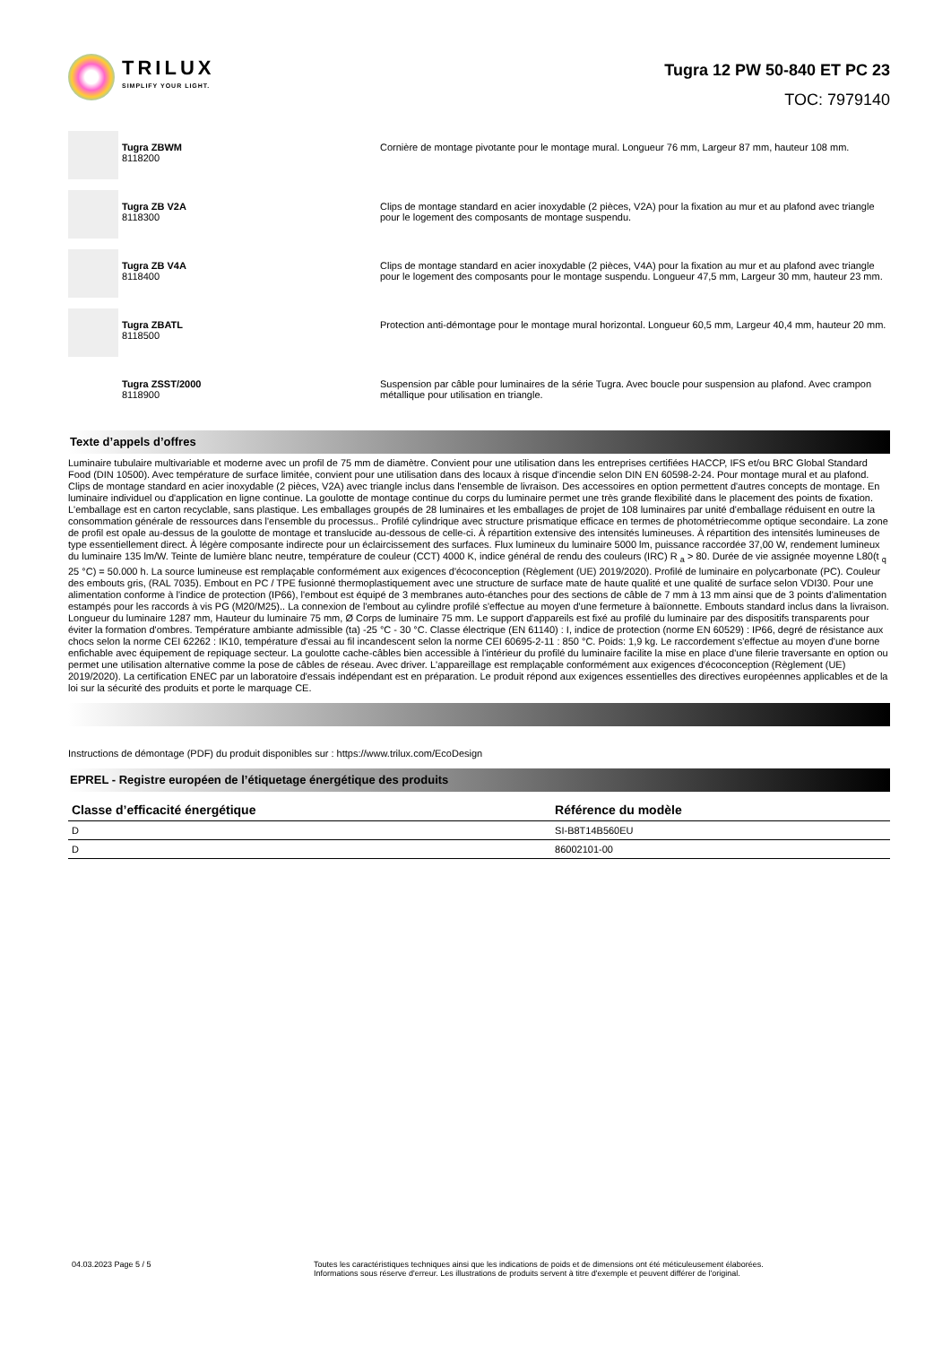TRILUX
SIMPLIFY YOUR LIGHT.
Tugra 12 PW 50-840 ET PC 23
TOC: 7979140
Tugra ZBWM
8118200
Cornière de montage pivotante pour le montage mural. Longueur 76 mm, Largeur 87 mm, hauteur 108 mm.
Tugra ZB V2A
8118300
Clips de montage standard en acier inoxydable (2 pièces, V2A) pour la fixation au mur et au plafond avec triangle pour le logement des composants de montage suspendu.
Tugra ZB V4A
8118400
Clips de montage standard en acier inoxydable (2 pièces, V4A) pour la fixation au mur et au plafond avec triangle pour le logement des composants pour le montage suspendu. Longueur 47,5 mm, Largeur 30 mm, hauteur 23 mm.
Tugra ZBATL
8118500
Protection anti-démontage pour le montage mural horizontal. Longueur 60,5 mm, Largeur 40,4 mm, hauteur 20 mm.
Tugra ZSST/2000
8118900
Suspension par câble pour luminaires de la série Tugra. Avec boucle pour suspension au plafond. Avec crampon métallique pour utilisation en triangle.
Texte d’appels d’offres
Luminaire tubulaire multivariable et moderne avec un profil de 75 mm de diamètre. Convient pour une utilisation dans les entreprises certifiées HACCP, IFS et/ou BRC Global Standard Food (DIN 10500). Avec température de surface limitée, convient pour une utilisation dans des locaux à risque d'incendie selon DIN EN 60598-2-24. Pour montage mural et au plafond. Clips de montage standard en acier inoxydable (2 pièces, V2A) avec triangle inclus dans l'ensemble de livraison. Des accessoires en option permettent d'autres concepts de montage. En luminaire individuel ou d'application en ligne continue. La goulotte de montage continue du corps du luminaire permet une très grande flexibilité dans le placement des points de fixation. L'emballage est en carton recyclable, sans plastique. Les emballages groupés de 28 luminaires et les emballages de projet de 108 luminaires par unité d'emballage réduisent en outre la consommation générale de ressources dans l'ensemble du processus.. Profilé cylindrique avec structure prismatique efficace en termes de photométriecomme optique secondaire. La zone de profil est opale au-dessus de la goulotte de montage et translucide au-dessous de celle-ci. À répartition extensive des intensités lumineuses. À répartition des intensités lumineuses de type essentiellement direct. À légère composante indirecte pour un éclaircissement des surfaces. Flux lumineux du luminaire 5000 lm, puissance raccordée 37,00 W, rendement lumineux du luminaire 135 lm/W. Teinte de lumière blanc neutre, température de couleur (CCT) 4000 K, indice général de rendu des couleurs (IRC) R <sub>a</sub> > 80. Durée de vie assignée moyenne L80(t <sub>q</sub> 25 °C) = 50.000 h. La source lumineuse est remplaçable conformément aux exigences d'écoconception (Règlement (UE) 2019/2020). Profilé de luminaire en polycarbonate (PC). Couleur des embouts gris, (RAL 7035). Embout en PC / TPE fusionné thermoplastiquement avec une structure de surface mate de haute qualité et une qualité de surface selon VDI30. Pour une alimentation conforme à l'indice de protection (IP66), l'embout est équipé de 3 membranes auto-étanches pour des sections de câble de 7 mm à 13 mm ainsi que de 3 points d'alimentation estampés pour les raccords à vis PG (M20/M25).. La connexion de l'embout au cylindre profilé s'effectue au moyen d'une fermeture à baïonnette. Embouts standard inclus dans la livraison. Longueur du luminaire 1287 mm, Hauteur du luminaire 75 mm, Ø Corps de luminaire 75 mm. Le support d'appareils est fixé au profilé du luminaire par des dispositifs transparents pour éviter la formation d'ombres. Température ambiante admissible (ta) -25 °C - 30 °C. Classe électrique (EN 61140) : I, indice de protection (norme EN 60529) : IP66, degré de résistance aux chocs selon la norme CEI 62262 : IK10, température d'essai au fil incandescent selon la norme CEI 60695-2-11 : 850 °C. Poids: 1,9 kg. Le raccordement s'effectue au moyen d'une borne enfichable avec équipement de repiquage secteur. La goulotte cache-câbles bien accessible à l'intérieur du profilé du luminaire facilite la mise en place d'une filerie traversante en option ou permet une utilisation alternative comme la pose de câbles de réseau. Avec driver. L'appareillage est remplaçable conformément aux exigences d'écoconception (Règlement (UE) 2019/2020). La certification ENEC par un laboratoire d'essais indépendant est en préparation. Le produit répond aux exigences essentielles des directives européennes applicables et de la loi sur la sécurité des produits et porte le marquage CE.
Instructions de démontage (PDF) du produit disponibles sur : https://www.trilux.com/EcoDesign
EPREL - Registre européen de l’étiquetage énergétique des produits
| Classe d’efficacité énergétique | Référence du modèle |
| --- | --- |
| D | SI-B8T14B560EU |
| D | 86002101-00 |
04.03.2023 Page 5 / 5 Toutes les caractéristiques techniques ainsi que les indications de poids et de dimensions ont été méticuleusement élaborées.
Informations sous réserve d'erreur. Les illustrations de produits servent à titre d'exemple et peuvent différer de l'original.